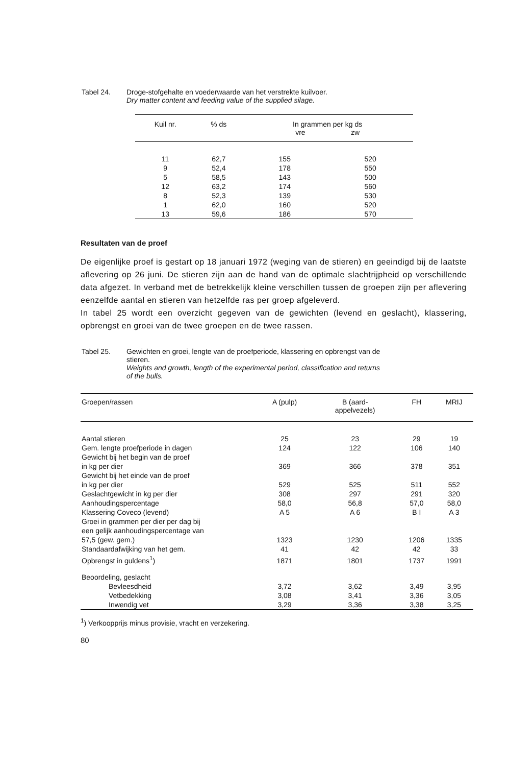Tabel 24. Droge-stofgehalte en voederwaarde van het verstrekte kuilvoer.
Dry matter content and feeding value of the supplied silage.
| Kuil nr. | % ds | In grammen per kg ds vre zw | |
| --- | --- | --- | --- |
| 11 | 62,7 | 155 | 520 |
| 9 | 52,4 | 178 | 550 |
| 5 | 58,5 | 143 | 500 |
| 12 | 63,2 | 174 | 560 |
| 8 | 52,3 | 139 | 530 |
| 1 | 62,0 | 160 | 520 |
| 13 | 59,6 | 186 | 570 |
Resultaten van de proef
De eigenlijke proef is gestart op 18 januari 1972 (weging van de stieren) en geeindigd bij de laatste aflevering op 26 juni. De stieren zijn aan de hand van de optimale slachtrijpheid op verschillende data afgezet. In verband met de betrekkelijk kleine verschillen tussen de groepen zijn per aflevering eenzelfde aantal en stieren van hetzelfde ras per groep afgeleverd.
In tabel 25 wordt een overzicht gegeven van de gewichten (levend en geslacht), klassering, opbrengst en groei van de twee groepen en de twee rassen.
Tabel 25. Gewichten en groei, lengte van de proefperiode, klassering en opbrengst van de
stieren.
Weights and growth, length of the experimental period, classification and returns
of the bulls.
| Groepen/rassen | A (pulp) | B (aard- appelvezels) | FH | MRIJ |
| --- | --- | --- | --- | --- |
| Aantal stieren | 25 | 23 | 29 | 19 |
| Gem. lengte proefperiode in dagen | 124 | 122 | 106 | 140 |
| Gewicht bij het begin van de proef in kg per dier | 369 | 366 | 378 | 351 |
| Gewicht bij het einde van de proef in kg per dier | 529 | 525 | 511 | 552 |
| Geslachtgewicht in kg per dier | 308 | 297 | 291 | 320 |
| Aanhoudingspercentage | 58,0 | 56,8 | 57,0 | 58,0 |
| Klassering Coveco (levend) | A 5 | A 6 | B I | A 3 |
| Groei in grammen per dier per dag bij een gelijk aanhoudingspercentage van 57,5 (gew. gem.) | 1323 | 1230 | 1206 | 1335 |
| Standaardafwijking van het gem. | 41 | 42 | 42 | 33 |
| Opbrengst in guldens<sup>1</sup>) | 1871 | 1801 | 1737 | 1991 |
| Beoordeling, geslacht | | | | |
| Bevleesdheid | 3,72 | 3,62 | 3,49 | 3,95 |
| Vetbedekking | 3,08 | 3,41 | 3,36 | 3,05 |
| Inwendig vet | 3,29 | 3,36 | 3,38 | 3,25 |
<sup>1</sup>) Verkoopprijs minus provisie, vracht en verzekering.
80